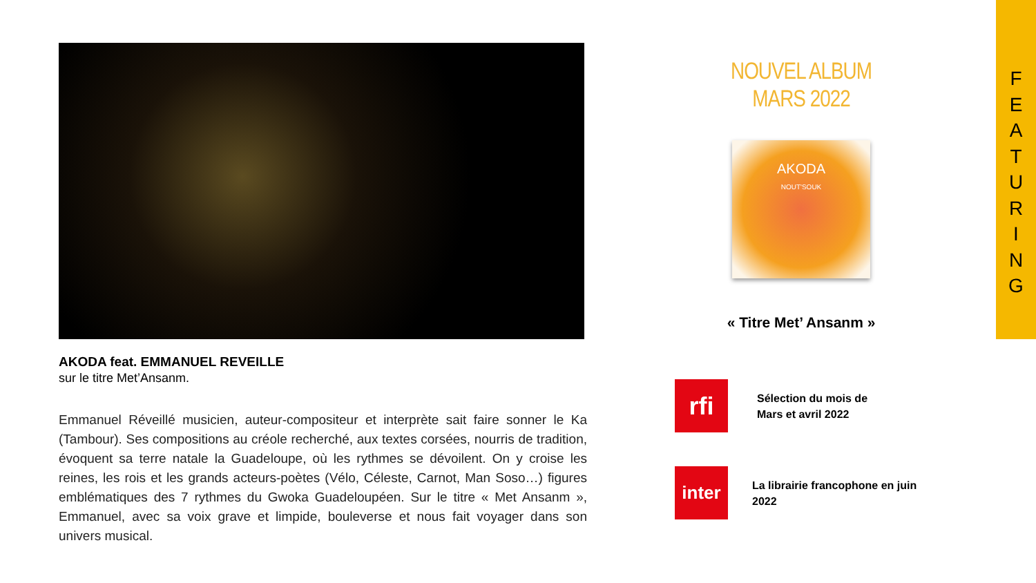AKODA feat. EMMANUEL REVEILLE
sur le titre Met’Ansanm.
Emmanuel Réveillé musicien, auteur-compositeur et interprète sait faire sonner le Ka (Tambour). Ses compositions au créole recherché, aux textes corsées, nourris de tradition, évoquent sa terre natale la Guadeloupe, où les rythmes se dévoilent. On y croise les reines, les rois et les grands acteurs-poètes (Vélo, Céleste, Carnot, Man Soso…) figures emblématiques des 7 rythmes du Gwoka Guadeloupéen. Sur le titre « Met Ansanm », Emmanuel, avec sa voix grave et limpide, bouleverse et nous fait voyager dans son univers musical.
NOUVEL ALBUM
MARS 2022
AKODA
NOUT'SOUK
« Titre Met’ Ansanm »
rfi
Sélection du mois de
Mars et avril 2022
inter
La librairie francophone en juin
2022
FEATURING